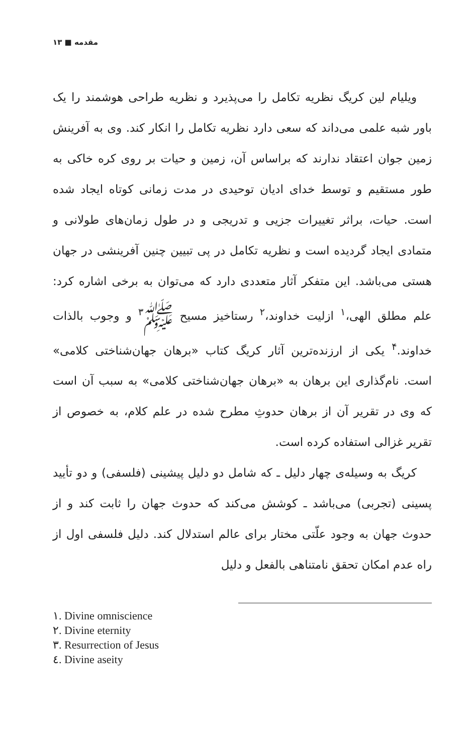مقدمه ■ ۱۳
ویلیام لین کریگ نظریه تکامل را می‌پذیرد و نظریه طراحی هوشمند را یک باور شبه علمی می‌داند که سعی دارد نظریه تکامل را انکار کند. وی به آفرینش زمین جوان اعتقاد ندارند که براساس آن، زمین و حیات بر روی کره خاکی به طور مستقیم و توسط خدای ادیان توحیدی در مدت زمانی کوتاه ایجاد شده است. حیات، براثر تغییرات جزیی و تدریجی و در طول زمان‌های طولانی و متمادی ایجاد گردیده است و نظریه تکامل در پی تبیین چنین آفرینشی در جهان هستی می‌باشد. این متفکر آثار متعددی دارد که می‌توان به برخی اشاره کرد: علم مطلق الهی،<sup>۱</sup> ازلیت خداوند،<sup>۲</sup> رستاخیز مسیح ﷺ<sup>۳</sup> و وجوب بالذات خداوند.<sup>۴</sup> یکی از ارزنده‌ترین آثار کریگ کتاب «برهان جهان‌شناختی کلامی» است. نام‌گذاری این برهان به «برهان جهان‌شناختی کلامی» به سبب آن است که وی در تقریر آن از برهان حدوثِ مطرح شده در علم کلام، به خصوص از تقریر غزالی استفاده کرده است.
کریگ به وسیله‌ی چهار دلیل ـ که شامل دو دلیل پیشینی (فلسفی) و دو تأیید پسینی (تجربی) می‌باشد ـ کوشش می‌کند که حدوث جهان را ثابت کند و از حدوث جهان به وجود علّتی مختار برای عالم استدلال کند. دلیل فلسفی اول از راه عدم امکان تحقق نامتناهی بالفعل و دلیل
١. Divine omniscience
٢. Divine eternity
٣. Resurrection of Jesus
٤. Divine aseity